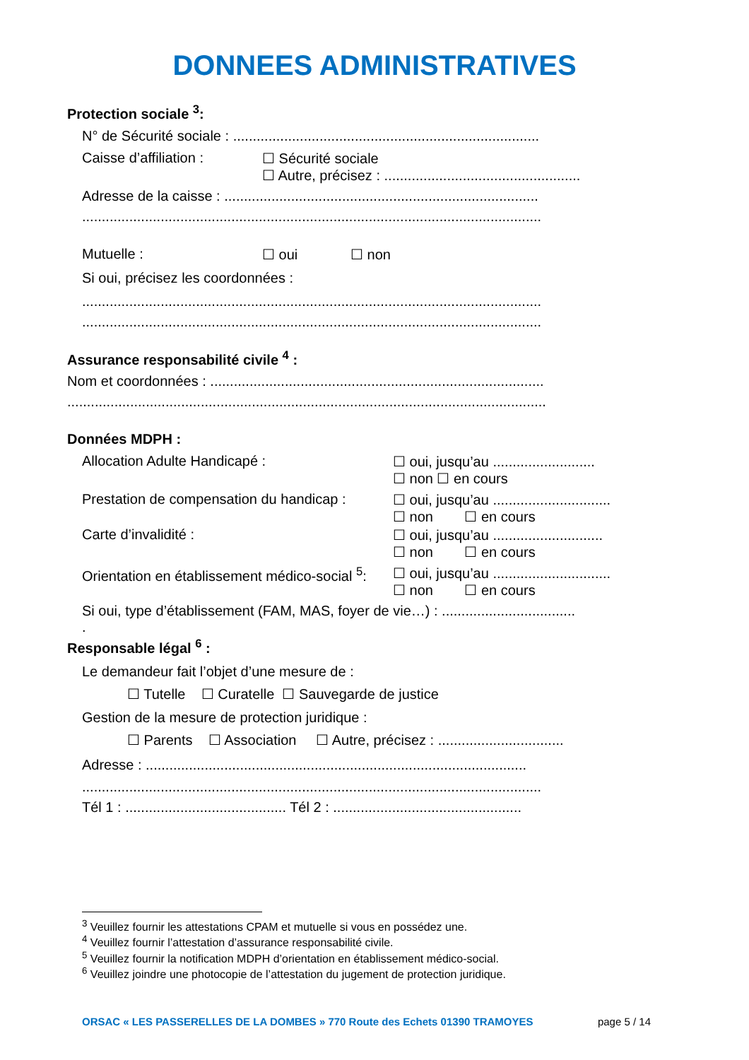DONNEES ADMINISTRATIVES
Protection sociale <sup>3</sup>:
N° de Sécurité sociale : ..............................................................................
Caisse d’affiliation : ☐ Sécurité sociale
☐ Autre, précisez : ..................................................
Adresse de la caisse : ................................................................................
.....................................................................................................................
Mutuelle : ☐ oui ☐ non
Si oui, précisez les coordonnées :
.....................................................................................................................
.....................................................................................................................
Assurance responsabilité civile <sup>4</sup> :
Nom et coordonnées : .....................................................................................
..........................................................................................................................
Données MDPH :
Allocation Adulte Handicapé : ☐ oui, jusqu’au ..........................
☐ non ☐ en cours
Prestation de compensation du handicap : ☐ oui, jusqu’au ..............................
☐ non ☐ en cours
Carte d’invalidité : ☐ oui, jusqu’au ............................
☐ non ☐ en cours
Orientation en établissement médico-social <sup>5</sup>: ☐ oui, jusqu’au ..............................
☐ non ☐ en cours
Si oui, type d’établissement (FAM, MAS, foyer de vie…) : ..................................
.
Responsable légal <sup>6</sup> :
Le demandeur fait l’objet d’une mesure de :
☐ Tutelle ☐ Curatelle ☐ Sauvegarde de justice
Gestion de la mesure de protection juridique :
☐ Parents ☐ Association ☐ Autre, précisez : ................................
Adresse : .................................................................................................
.....................................................................................................................
Tél 1 : ......................................... Tél 2 : ................................................
<sup>3</sup> Veuillez fournir les attestations CPAM et mutuelle si vous en possédez une.
<sup>4</sup> Veuillez fournir l’attestation d’assurance responsabilité civile.
<sup>5</sup> Veuillez fournir la notification MDPH d’orientation en établissement médico-social.
<sup>6</sup> Veuillez joindre une photocopie de l’attestation du jugement de protection juridique.
ORSAC « LES PASSERELLES DE LA DOMBES » 770 Route des Echets 01390 TRAMOYES page 5 / 14